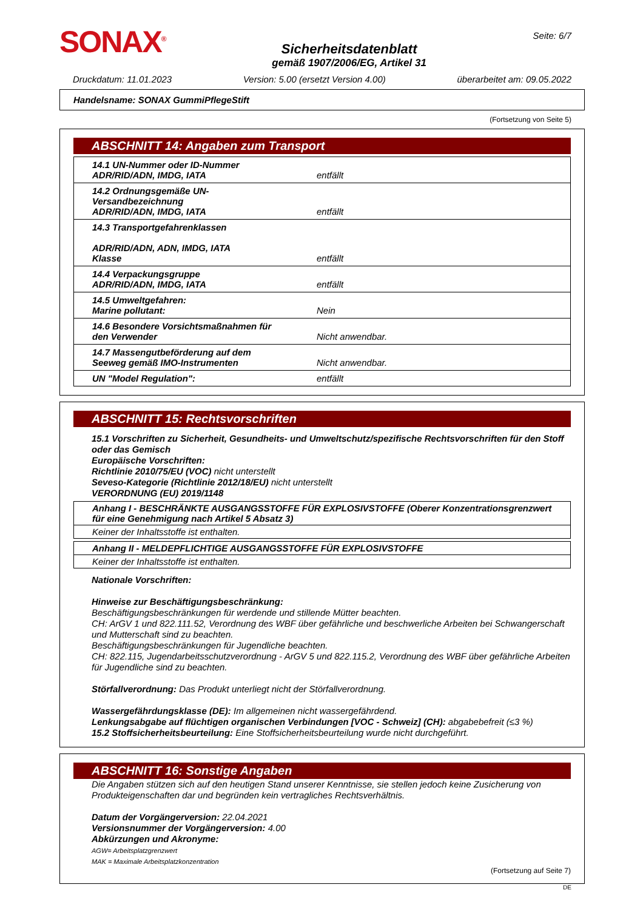SONAX<sup>®</sup>
Sicherheitsdatenblatt
gemäß 1907/2006/EG, Artikel 31
Seite: 6/7
Druckdatum: 11.01.2023 Version: 5.00 (ersetzt Version 4.00) überarbeitet am: 09.05.2022
Handelsname: SONAX GummiPflegeStift
(Fortsetzung von Seite 5)
ABSCHNITT 14: Angaben zum Transport
| 14.1 UN-Nummer oder ID-Nummer ADR/RID/ADN, IMDG, IATA | entfällt |
| 14.2 Ordnungsgemäße UN-Versandbezeichnung ADR/RID/ADN, IMDG, IATA | entfällt |
| 14.3 Transportgefahrenklassen ADR/RID/ADN, ADN, IMDG, IATA Klasse | entfällt |
| 14.4 Verpackungsgruppe ADR/RID/ADN, IMDG, IATA | entfällt |
| 14.5 Umweltgefahren: Marine pollutant: | Nein |
| 14.6 Besondere Vorsichtsmaßnahmen für den Verwender | Nicht anwendbar. |
| 14.7 Massengutbeförderung auf dem Seeweg gemäß IMO-Instrumenten | Nicht anwendbar. |
| UN "Model Regulation": | entfällt |
ABSCHNITT 15: Rechtsvorschriften
15.1 Vorschriften zu Sicherheit, Gesundheits- und Umweltschutz/spezifische Rechtsvorschriften für den Stoff oder das Gemisch
Europäische Vorschriften:
Richtlinie 2010/75/EU (VOC) nicht unterstellt
Seveso-Kategorie (Richtlinie 2012/18/EU) nicht unterstellt
VERORDNUNG (EU) 2019/1148
Anhang I - BESCHRÄNKTE AUSGANGSSTOFFE FÜR EXPLOSIVSTOFFE (Oberer Konzentrationsgrenzwert für eine Genehmigung nach Artikel 5 Absatz 3)
Keiner der Inhaltsstoffe ist enthalten.
Anhang II - MELDEPFLICHTIGE AUSGANGSSTOFFE FÜR EXPLOSIVSTOFFE
Keiner der Inhaltsstoffe ist enthalten.
Nationale Vorschriften:
Hinweise zur Beschäftigungsbeschränkung:
Beschäftigungsbeschränkungen für werdende und stillende Mütter beachten.
CH: ArGV 1 und 822.111.52, Verordnung des WBF über gefährliche und beschwerliche Arbeiten bei Schwangerschaft und Mutterschaft sind zu beachten.
Beschäftigungsbeschränkungen für Jugendliche beachten.
CH: 822.115, Jugendarbeitsschutzverordnung - ArGV 5 und 822.115.2, Verordnung des WBF über gefährliche Arbeiten für Jugendliche sind zu beachten.
Störfallverordnung: Das Produkt unterliegt nicht der Störfallverordnung.
Wassergefährdungsklasse (DE): Im allgemeinen nicht wassergefährdend.
Lenkungsabgabe auf flüchtigen organischen Verbindungen [VOC - Schweiz] (CH): abgabebefreit (≤3 %)
15.2 Stoffsicherheitsbeurteilung: Eine Stoffsicherheitsbeurteilung wurde nicht durchgeführt.
ABSCHNITT 16: Sonstige Angaben
Die Angaben stützen sich auf den heutigen Stand unserer Kenntnisse, sie stellen jedoch keine Zusicherung von Produkteigenschaften dar und begründen kein vertragliches Rechtsverhältnis.
Datum der Vorgängerversion: 22.04.2021
Versionsnummer der Vorgängerversion: 4.00
Abkürzungen und Akronyme:
AGW= Arbeitsplatzgrenzwert
MAK = Maximale Arbeitsplatzkonzentration
(Fortsetzung auf Seite 7)
DE